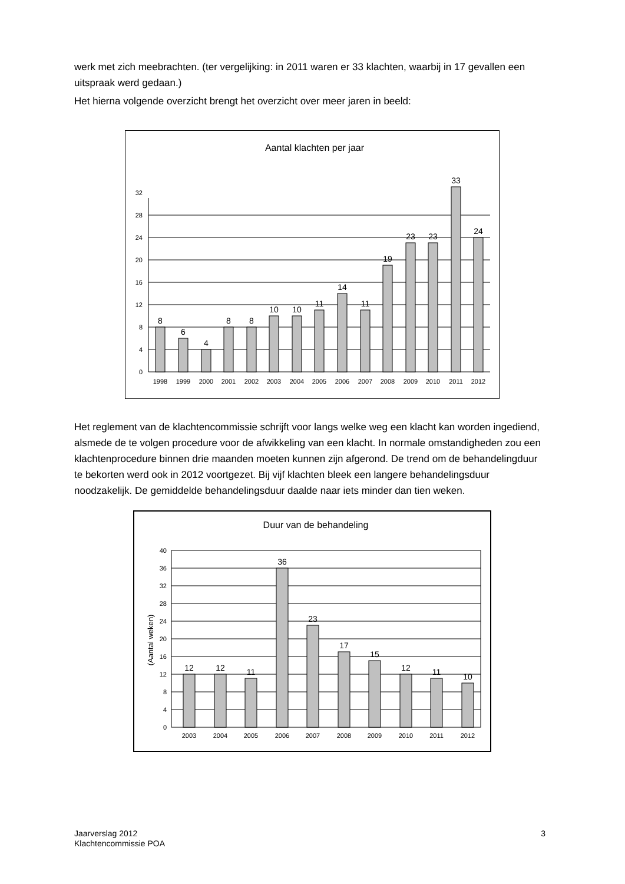werk met zich meebrachten. (ter vergelijking: in 2011 waren er 33 klachten, waarbij in 17 gevallen een uitspraak werd gedaan.)
Het hierna volgende overzicht brengt het overzicht over meer jaren in beeld:
Aantal klachten per jaar
0
4
8
12
16
20
24
28
32
8
6
4
8
8
10
10
11
14
11
19
23
23
33
24
1998
1999
2000
2001
2002
2003
2004
2005
2006
2007
2008
2009
2010
2011
2012
Het reglement van de klachtencommissie schrijft voor langs welke weg een klacht kan worden ingediend, alsmede de te volgen procedure voor de afwikkeling van een klacht. In normale omstandigheden zou een klachtenprocedure binnen drie maanden moeten kunnen zijn afgerond. De trend om de behandelingduur te bekorten werd ook in 2012 voortgezet. Bij vijf klachten bleek een langere behandelingsduur noodzakelijk. De gemiddelde behandelingsduur daalde naar iets minder dan tien weken.
Duur van de behandeling
(Aantal weken)
0
4
8
12
16
20
24
28
32
36
40
12
12
11
36
23
17
15
12
11
10
2003
2004
2005
2006
2007
2008
2009
2010
2011
2012
Jaarverslag 2012
Klachtencommissie POA
3